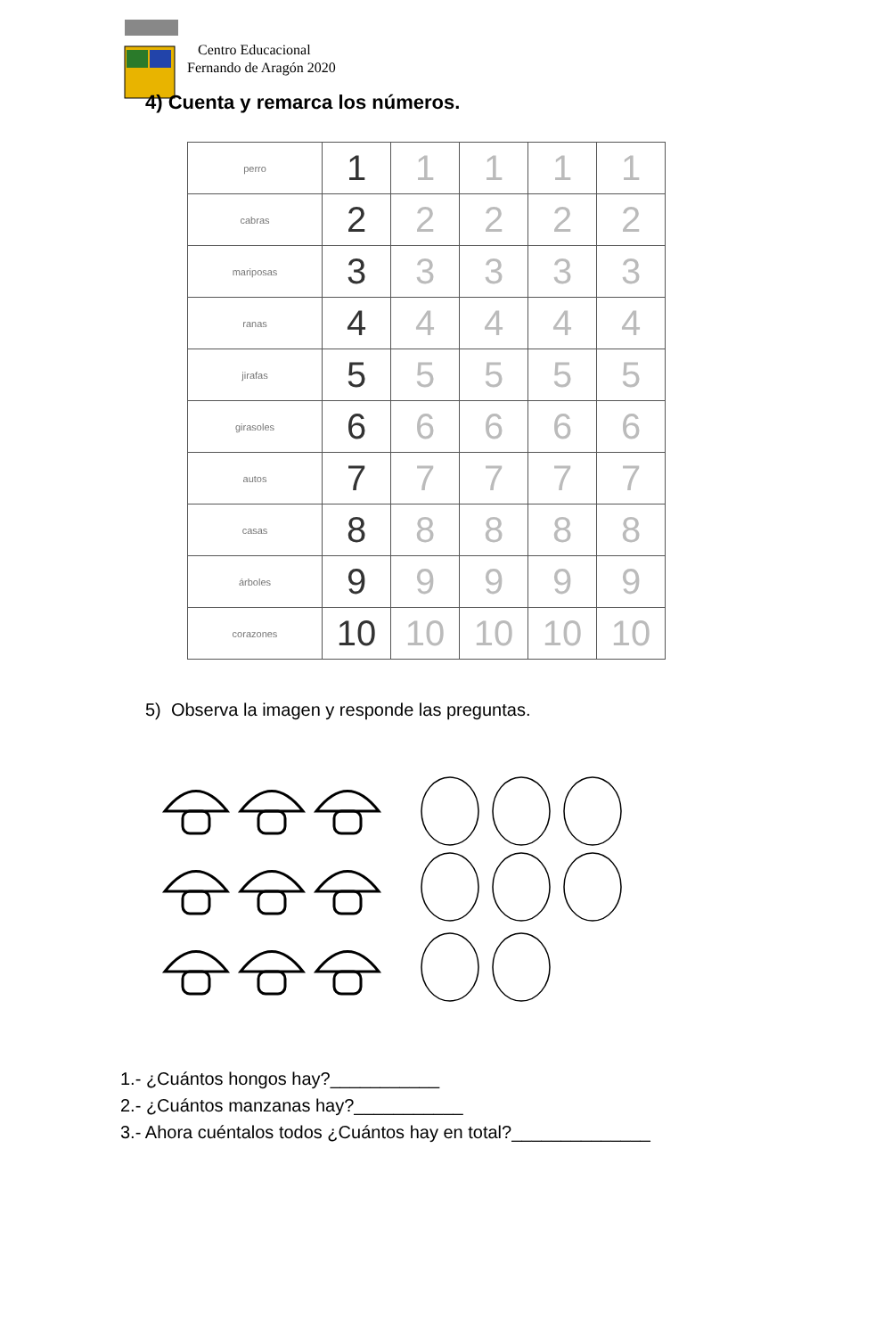Centro Educacional
Fernando de Aragón 2020
4) Cuenta y remarca los números.
| perro | 1 | 1 | 1 | 1 | 1 |
| cabras | 2 | 2 | 2 | 2 | 2 |
| mariposas | 3 | 3 | 3 | 3 | 3 |
| ranas | 4 | 4 | 4 | 4 | 4 |
| jirafas | 5 | 5 | 5 | 5 | 5 |
| girasoles | 6 | 6 | 6 | 6 | 6 |
| autos | 7 | 7 | 7 | 7 | 7 |
| casas | 8 | 8 | 8 | 8 | 8 |
| árboles | 9 | 9 | 9 | 9 | 9 |
| corazones | 10 | 10 | 10 | 10 | 10 |
5) Observa la imagen y responde las preguntas.
1.- ¿Cuántos hongos hay?___________
2.- ¿Cuántos manzanas hay?___________
3.- Ahora cuéntalos todos ¿Cuántos hay en total?______________